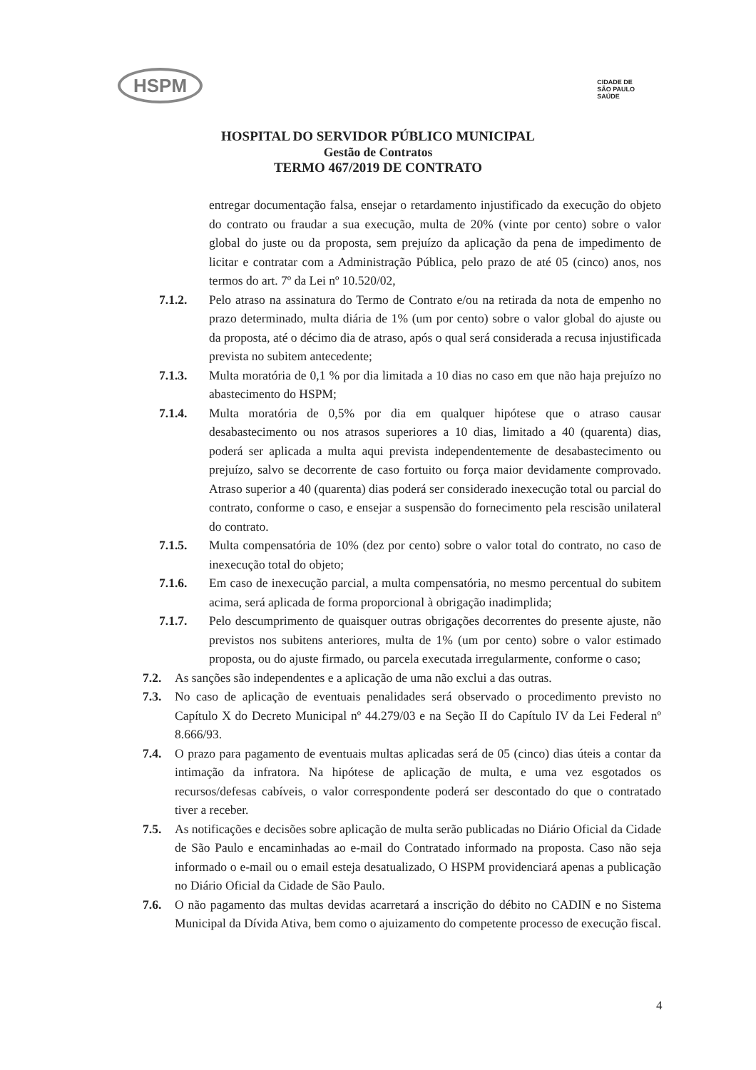HSPM
CIDADE DE
SÃO PAULO
SAÚDE
HOSPITAL DO SERVIDOR PÚBLICO MUNICIPAL
Gestão de Contratos
TERMO 467/2019 DE CONTRATO
entregar documentação falsa, ensejar o retardamento injustificado da execução do objeto do contrato ou fraudar a sua execução, multa de 20% (vinte por cento) sobre o valor global do juste ou da proposta, sem prejuízo da aplicação da pena de impedimento de licitar e contratar com a Administração Pública, pelo prazo de até 05 (cinco) anos, nos termos do art. 7º da Lei nº 10.520/02,
7.1.2. Pelo atraso na assinatura do Termo de Contrato e/ou na retirada da nota de empenho no prazo determinado, multa diária de 1% (um por cento) sobre o valor global do ajuste ou da proposta, até o décimo dia de atraso, após o qual será considerada a recusa injustificada prevista no subitem antecedente;
7.1.3. Multa moratória de 0,1 % por dia limitada a 10 dias no caso em que não haja prejuízo no abastecimento do HSPM;
7.1.4. Multa moratória de 0,5% por dia em qualquer hipótese que o atraso causar desabastecimento ou nos atrasos superiores a 10 dias, limitado a 40 (quarenta) dias, poderá ser aplicada a multa aqui prevista independentemente de desabastecimento ou prejuízo, salvo se decorrente de caso fortuito ou força maior devidamente comprovado. Atraso superior a 40 (quarenta) dias poderá ser considerado inexecução total ou parcial do contrato, conforme o caso, e ensejar a suspensão do fornecimento pela rescisão unilateral do contrato.
7.1.5. Multa compensatória de 10% (dez por cento) sobre o valor total do contrato, no caso de inexecução total do objeto;
7.1.6. Em caso de inexecução parcial, a multa compensatória, no mesmo percentual do subitem acima, será aplicada de forma proporcional à obrigação inadimplida;
7.1.7. Pelo descumprimento de quaisquer outras obrigações decorrentes do presente ajuste, não previstos nos subitens anteriores, multa de 1% (um por cento) sobre o valor estimado proposta, ou do ajuste firmado, ou parcela executada irregularmente, conforme o caso;
7.2. As sanções são independentes e a aplicação de uma não exclui a das outras.
7.3. No caso de aplicação de eventuais penalidades será observado o procedimento previsto no Capítulo X do Decreto Municipal nº 44.279/03 e na Seção II do Capítulo IV da Lei Federal nº 8.666/93.
7.4. O prazo para pagamento de eventuais multas aplicadas será de 05 (cinco) dias úteis a contar da intimação da infratora. Na hipótese de aplicação de multa, e uma vez esgotados os recursos/defesas cabíveis, o valor correspondente poderá ser descontado do que o contratado tiver a receber.
7.5. As notificações e decisões sobre aplicação de multa serão publicadas no Diário Oficial da Cidade de São Paulo e encaminhadas ao e-mail do Contratado informado na proposta. Caso não seja informado o e-mail ou o email esteja desatualizado, O HSPM providenciará apenas a publicação no Diário Oficial da Cidade de São Paulo.
7.6. O não pagamento das multas devidas acarretará a inscrição do débito no CADIN e no Sistema Municipal da Dívida Ativa, bem como o ajuizamento do competente processo de execução fiscal.
4